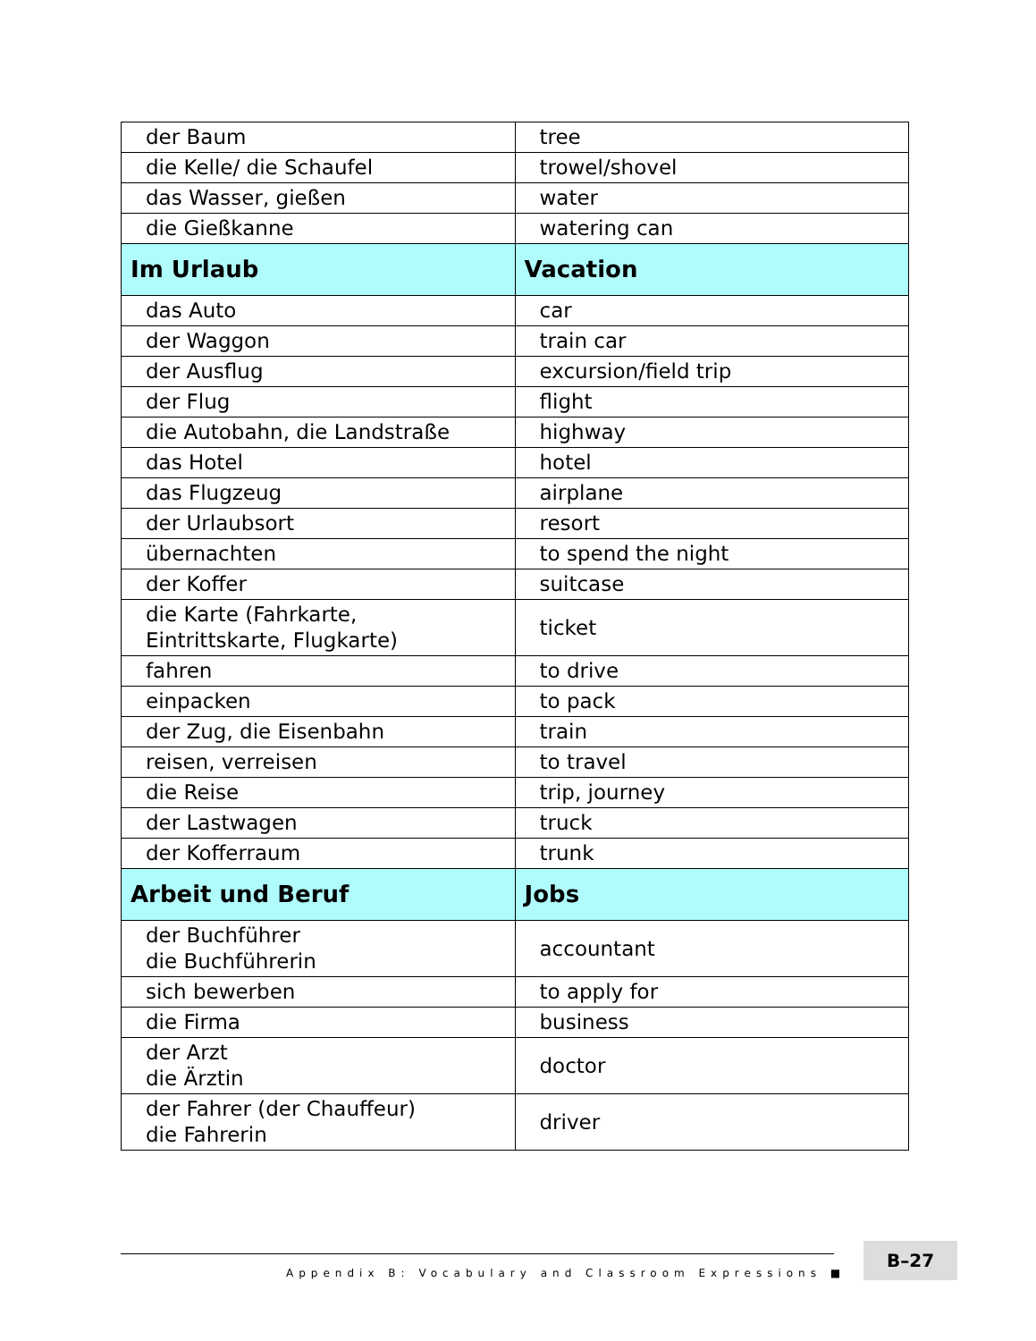| der Baum | tree |
| die Kelle/ die Schaufel | trowel/shovel |
| das Wasser, gießen | water |
| die Gießkanne | watering can |
| Im Urlaub | Vacation |
| das Auto | car |
| der Waggon | train car |
| der Ausflug | excursion/field trip |
| der Flug | flight |
| die Autobahn, die Landstraße | highway |
| das Hotel | hotel |
| das Flugzeug | airplane |
| der Urlaubsort | resort |
| übernachten | to spend the night |
| der Koffer | suitcase |
| die Karte (Fahrkarte, Eintrittskarte, Flugkarte) | ticket |
| fahren | to drive |
| einpacken | to pack |
| der Zug, die Eisenbahn | train |
| reisen, verreisen | to travel |
| die Reise | trip, journey |
| der Lastwagen | truck |
| der Kofferraum | trunk |
| Arbeit und Beruf | Jobs |
| der Buchführer die Buchführerin | accountant |
| sich bewerben | to apply for |
| die Firma | business |
| der Arzt die Ärztin | doctor |
| der Fahrer (der Chauffeur) die Fahrerin | driver |
Appendix B: Vocabulary and Classroom Expressions ■
B–27